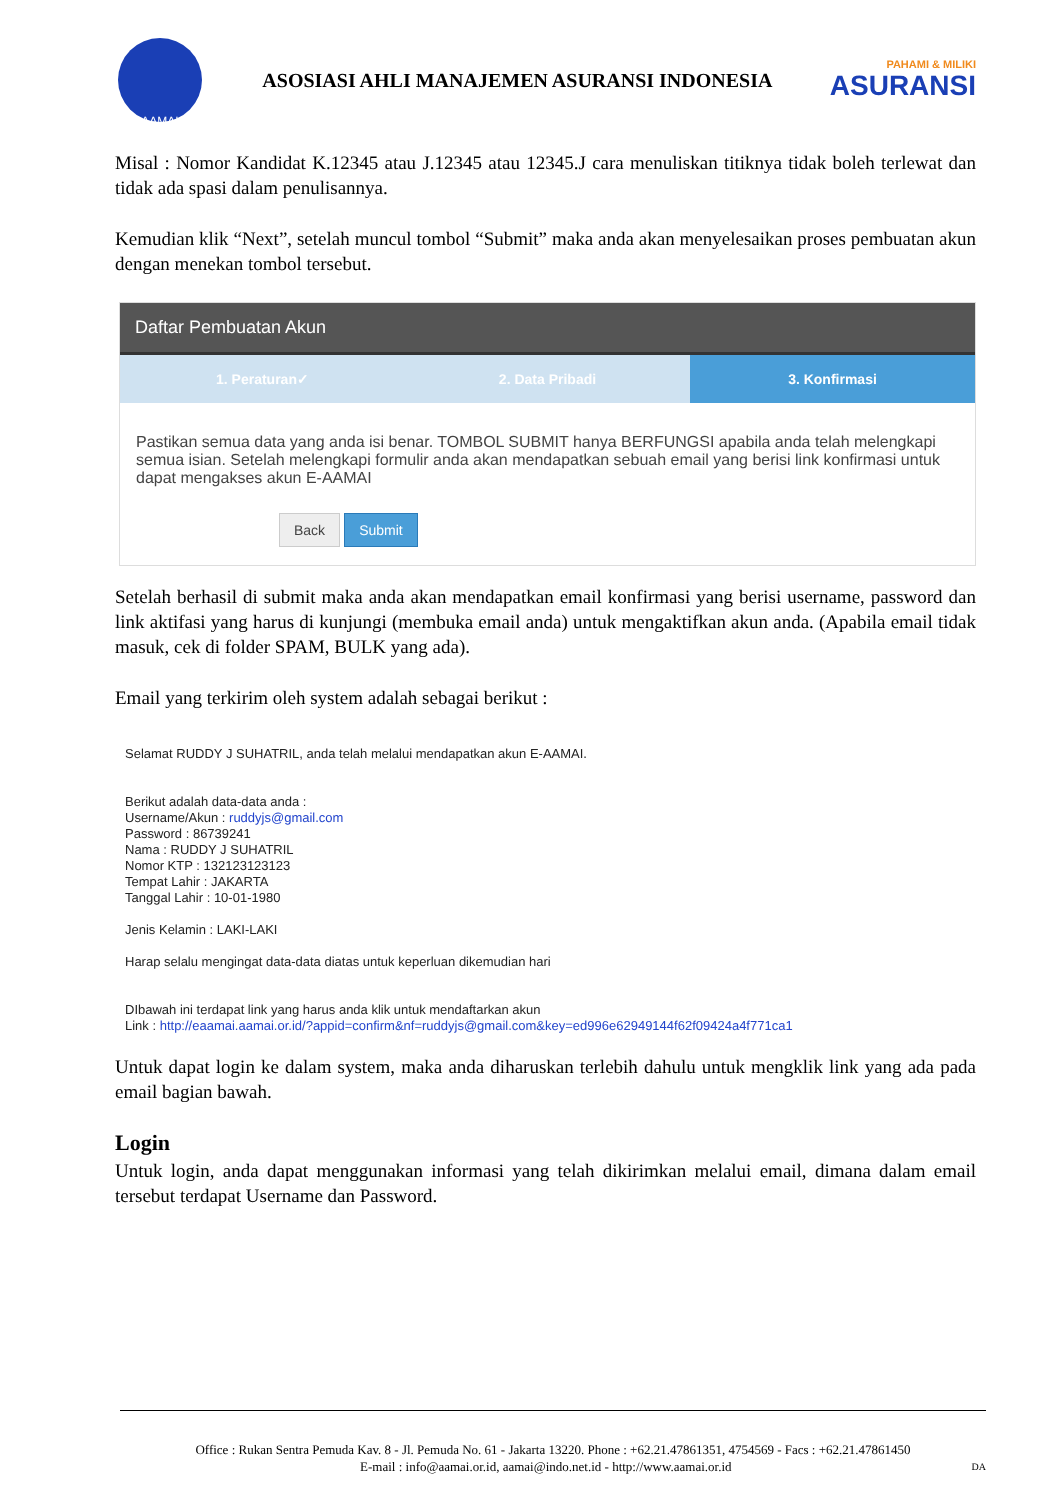AAMAI
ASOSIASI AHLI MANAJEMEN ASURANSI INDONESIA
PAHAMI & MILIKI
ASURANSI
Misal : Nomor Kandidat K.12345 atau J.12345 atau 12345.J cara menuliskan titiknya tidak boleh terlewat dan tidak ada spasi dalam penulisannya.
Kemudian klik “Next”, setelah muncul tombol “Submit” maka anda akan menyelesaikan proses pembuatan akun dengan menekan tombol tersebut.
Daftar Pembuatan Akun
1. Peraturan✓ 2. Data Pribadi 3. Konfirmasi
Pastikan semua data yang anda isi benar. TOMBOL SUBMIT hanya BERFUNGSI apabila anda telah melengkapi semua isian. Setelah melengkapi formulir anda akan mendapatkan sebuah email yang berisi link konfirmasi untuk dapat mengakses akun E-AAMAI
Back Submit
Setelah berhasil di submit maka anda akan mendapatkan email konfirmasi yang berisi username, password dan link aktifasi yang harus di kunjungi (membuka email anda) untuk mengaktifkan akun anda. (Apabila email tidak masuk, cek di folder SPAM, BULK yang ada).
Email yang terkirim oleh system adalah sebagai berikut :
Selamat RUDDY J SUHATRIL, anda telah melalui mendapatkan akun E-AAMAI.
Berikut adalah data-data anda :
Username/Akun : ruddyjs@gmail.com
Password : 86739241
Nama : RUDDY J SUHATRIL
Nomor KTP : 132123123123
Tempat Lahir : JAKARTA
Tanggal Lahir : 10-01-1980
Jenis Kelamin : LAKI-LAKI
Harap selalu mengingat data-data diatas untuk keperluan dikemudian hari
DIbawah ini terdapat link yang harus anda klik untuk mendaftarkan akun
Link : http://eaamai.aamai.or.id/?appid=confirm&nf=ruddyjs@gmail.com&key=ed996e62949144f62f09424a4f771ca1
Untuk dapat login ke dalam system, maka anda diharuskan terlebih dahulu untuk mengklik link yang ada pada email bagian bawah.
Login
Untuk login, anda dapat menggunakan informasi yang telah dikirimkan melalui email, dimana dalam email tersebut terdapat Username dan Password.
Office : Rukan Sentra Pemuda Kav. 8 - Jl. Pemuda No. 61 - Jakarta 13220. Phone : +62.21.47861351, 4754569 - Facs : +62.21.47861450
E-mail : info@aamai.or.id, aamai@indo.net.id - http://www.aamai.or.id DA